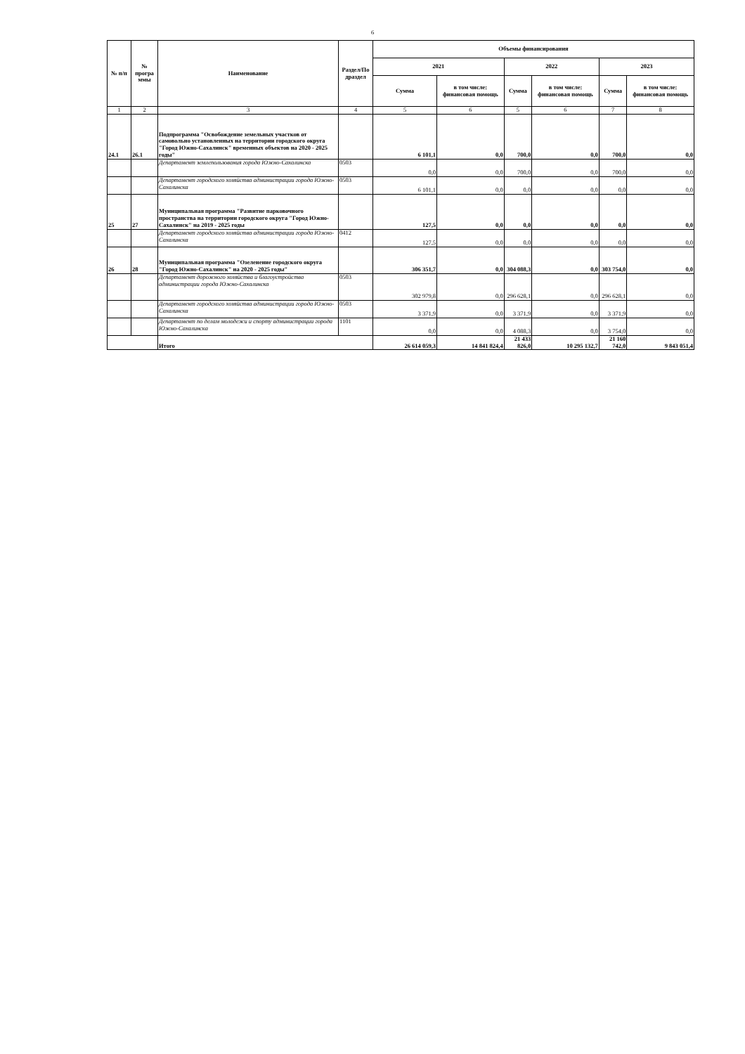6
| № п/п | № програ ммы | Наименование | Раздел/По драздел | Объемы финансирования | | | | | |
| --- | --- | --- | --- | --- | --- | --- | --- | --- | --- |
| | | | | 2021 | | 2022 | | 2023 | |
| | | | | Сумма | в том числе: финансовая помощь | Сумма | в том числе: финансовая помощь | Сумма | в том числе: финансовая помощь |
| 1 | 2 | 3 | 4 | 5 | 6 | 5 | 6 | 7 | 8 |
| 24.1 | 26.1 | Подпрограмма "Освобождение земельных участков от самовольно установленных на территории городского округа "Город Южно-Сахалинск" временных объектов на 2020 - 2025 годы" | | 6 101,1 | 0,0 | 700,0 | 0,0 | 700,0 | 0,0 |
| | | Департамент землепользования города Южно-Сахалинска | 0503 | 0,0 | 0,0 | 700,0 | 0,0 | 700,0 | 0,0 |
| | | Департамент городского хозяйства администрации города Южно-Сахалинска | 0503 | 6 101,1 | 0,0 | 0,0 | 0,0 | 0,0 | 0,0 |
| 25 | 27 | Муниципальная программа "Развитие парковочного пространства на территории городского округа "Город Южно-Сахалинск" на 2019 - 2025 годы | | 127,5 | 0,0 | 0,0 | 0,0 | 0,0 | 0,0 |
| | | Департамент городского хозяйства администрации города Южно-Сахалинска | 0412 | 127,5 | 0,0 | 0,0 | 0,0 | 0,0 | 0,0 |
| 26 | 28 | Муниципальная программа "Озеленение городского округа "Город Южно-Сахалинск" на 2020 - 2025 годы" | | 306 351,7 | 0,0 | 304 088,3 | 0,0 | 303 754,0 | 0,0 |
| | | Департамент дорожного хозяйства и благоустройства администрации города Южно-Сахалинска | 0503 | 302 979,8 | 0,0 | 296 628,1 | 0,0 | 296 628,1 | 0,0 |
| | | Департамент городского хозяйства администрации города Южно-Сахалинска | 0503 | 3 371,9 | 0,0 | 3 371,9 | 0,0 | 3 371,9 | 0,0 |
| | | Департамент по делам молодежи и спорту администрации города Южно-Сахалинска | 1101 | 0,0 | 0,0 | 4 088,3 | 0,0 | 3 754,0 | 0,0 |
| | | Итого | | 26 614 059,3 | 14 841 824,4 | 21 433 826,0 | 10 295 132,7 | 21 160 742,0 | 9 843 051,4 |